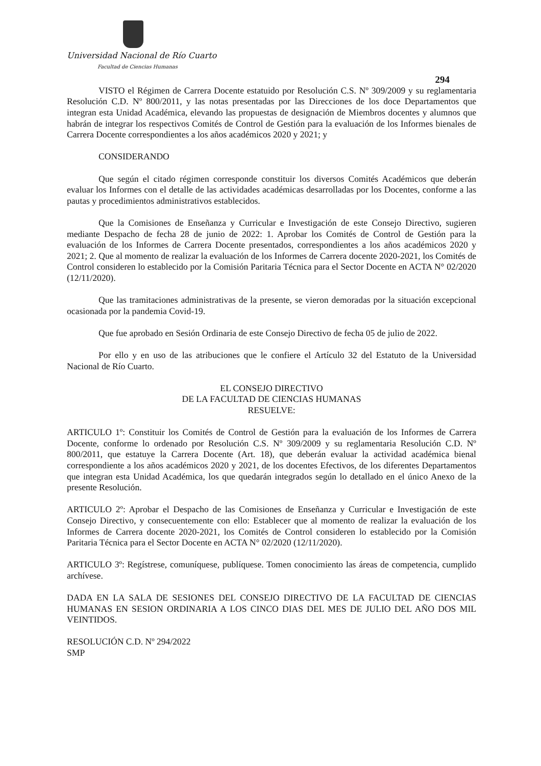Universidad Nacional de Río Cuarto
Facultad de Ciencias Humanas
294
VISTO el Régimen de Carrera Docente estatuido por Resolución C.S. Nº 309/2009 y su reglamentaria Resolución C.D. Nº 800/2011, y las notas presentadas por las Direcciones de los doce Departamentos que integran esta Unidad Académica, elevando las propuestas de designación de Miembros docentes y alumnos que habrán de integrar los respectivos Comités de Control de Gestión para la evaluación de los Informes bienales de Carrera Docente correspondientes a los años académicos 2020 y 2021; y
CONSIDERANDO
Que según el citado régimen corresponde constituir los diversos Comités Académicos que deberán evaluar los Informes con el detalle de las actividades académicas desarrolladas por los Docentes, conforme a las pautas y procedimientos administrativos establecidos.
Que la Comisiones de Enseñanza y Curricular e Investigación de este Consejo Directivo, sugieren mediante Despacho de fecha 28 de junio de 2022: 1. Aprobar los Comités de Control de Gestión para la evaluación de los Informes de Carrera Docente presentados, correspondientes a los años académicos 2020 y 2021; 2. Que al momento de realizar la evaluación de los Informes de Carrera docente 2020-2021, los Comités de Control consideren lo establecido por la Comisión Paritaria Técnica para el Sector Docente en ACTA N° 02/2020 (12/11/2020).
Que las tramitaciones administrativas de la presente, se vieron demoradas por la situación excepcional ocasionada por la pandemia Covid-19.
Que fue aprobado en Sesión Ordinaria de este Consejo Directivo de fecha 05 de julio de 2022.
Por ello y en uso de las atribuciones que le confiere el Artículo 32 del Estatuto de la Universidad Nacional de Río Cuarto.
EL CONSEJO DIRECTIVO
DE LA FACULTAD DE CIENCIAS HUMANAS
RESUELVE:
ARTICULO 1º: Constituir los Comités de Control de Gestión para la evaluación de los Informes de Carrera Docente, conforme lo ordenado por Resolución C.S. Nº 309/2009 y su reglamentaria Resolución C.D. Nº 800/2011, que estatuye la Carrera Docente (Art. 18), que deberán evaluar la actividad académica bienal correspondiente a los años académicos 2020 y 2021, de los docentes Efectivos, de los diferentes Departamentos que integran esta Unidad Académica, los que quedarán integrados según lo detallado en el único Anexo de la presente Resolución.
ARTICULO 2º: Aprobar el Despacho de las Comisiones de Enseñanza y Curricular e Investigación de este Consejo Directivo, y consecuentemente con ello: Establecer que al momento de realizar la evaluación de los Informes de Carrera docente 2020-2021, los Comités de Control consideren lo establecido por la Comisión Paritaria Técnica para el Sector Docente en ACTA N° 02/2020 (12/11/2020).
ARTICULO 3º: Regístrese, comuníquese, publíquese. Tomen conocimiento las áreas de competencia, cumplido archívese.
DADA EN LA SALA DE SESIONES DEL CONSEJO DIRECTIVO DE LA FACULTAD DE CIENCIAS HUMANAS EN SESION ORDINARIA A LOS CINCO DIAS DEL MES DE JULIO DEL AÑO DOS MIL VEINTIDOS.
RESOLUCIÓN C.D. Nº 294/2022
SMP